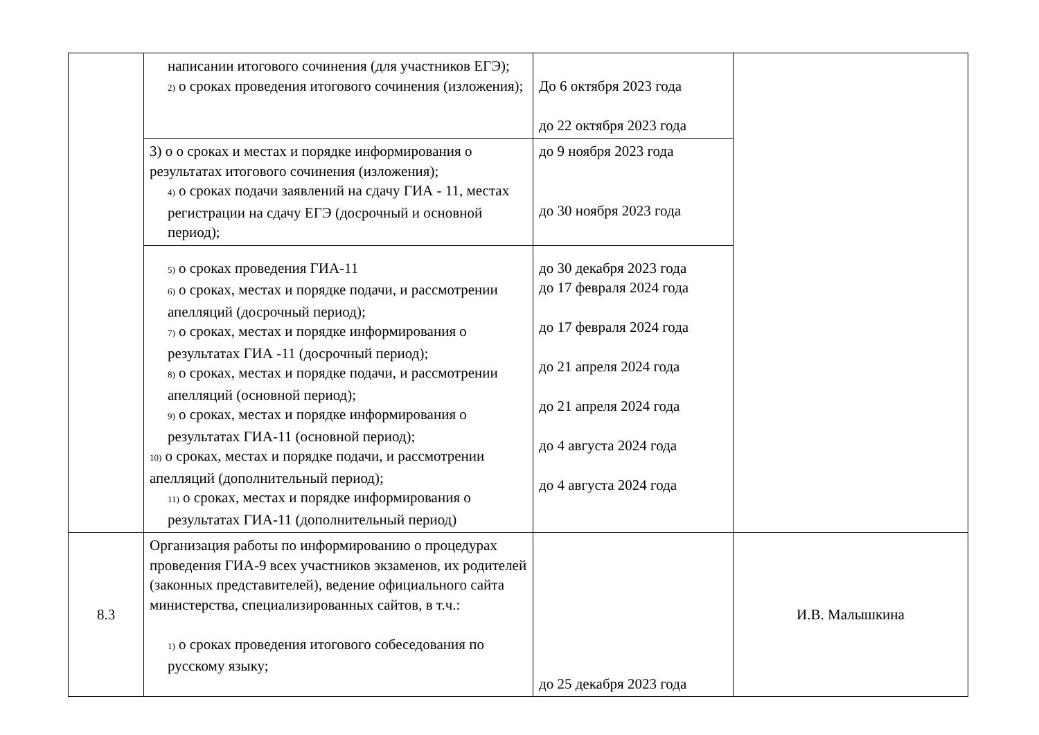| | написании итогового сочинения (для участников ЕГЭ); 2) о сроках проведения итогового сочинения (изложения); | До 6 октября 2023 года до 22 октября 2023 года | |
| | 3) о о сроках и местах и порядке информирования о результатах итогового сочинения (изложения); 4) о сроках подачи заявлений на сдачу ГИА - 11, местах регистрации на сдачу ЕГЭ (досрочный и основной период); | до 9 ноября 2023 года до 30 ноября 2023 года | |
| | 5) о сроках проведения ГИА-11 6) о сроках, местах и порядке подачи, и рассмотрении апелляций (досрочный период); 7) о сроках, местах и порядке информирования о результатах ГИА -11 (досрочный период); 8) о сроках, местах и порядке подачи, и рассмотрении апелляций (основной период); 9) о сроках, местах и порядке информирования о результатах ГИА-11 (основной период); 10) о сроках, местах и порядке подачи, и рассмотрении апелляций (дополнительный период); 11) о сроках, местах и порядке информирования о результатах ГИА-11 (дополнительный период) | до 30 декабря 2023 года до 17 февраля 2024 года до 17 февраля 2024 года до 21 апреля 2024 года до 21 апреля 2024 года до 4 августа 2024 года до 4 августа 2024 года | |
| 8.3 | Организация работы по информированию о процедурах проведения ГИА-9 всех участников экзаменов, их родителей (законных представителей), ведение официального сайта министерства, специализированных сайтов, в т.ч.: 1) о сроках проведения итогового собеседования по русскому языку; | до 25 декабря 2023 года | И.В. Малышкина |